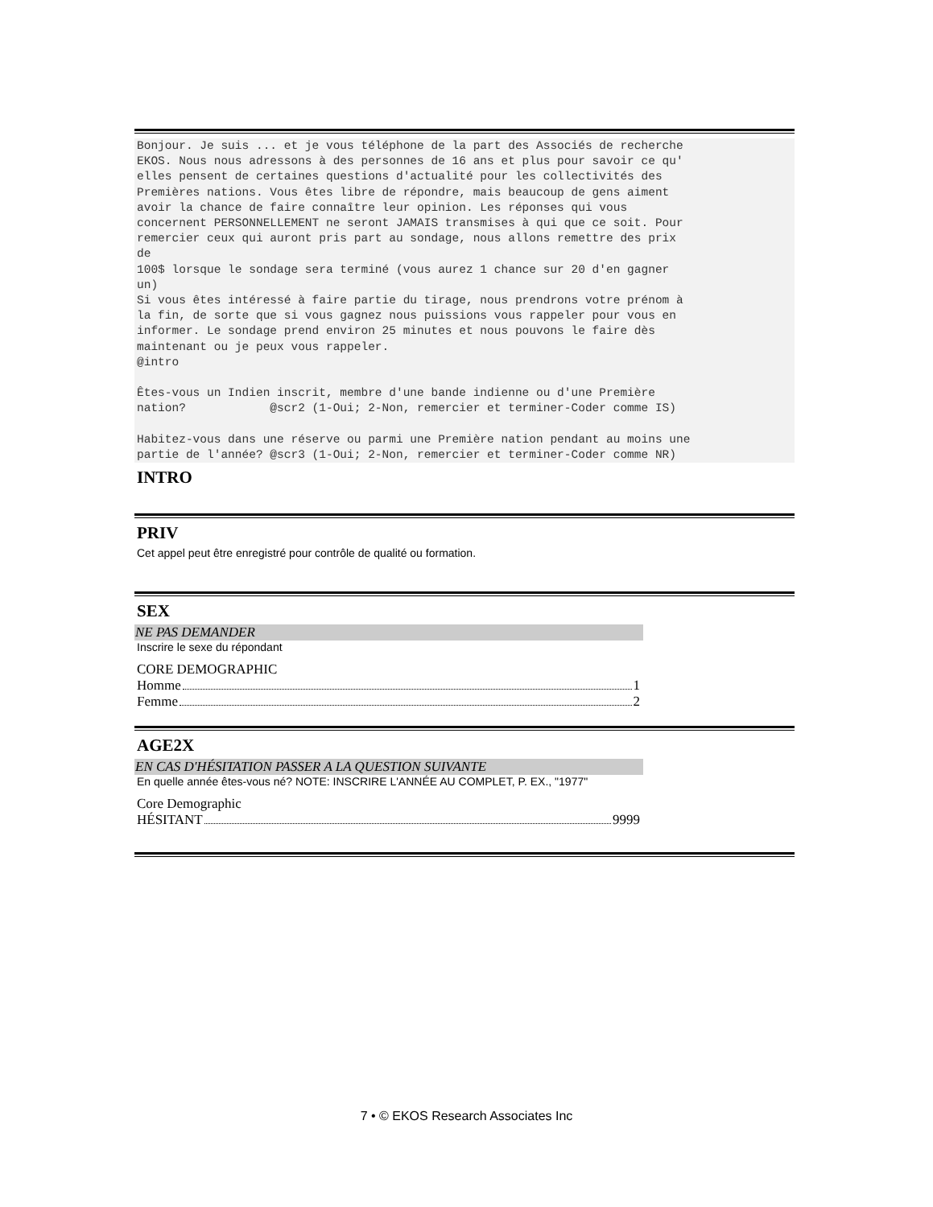Bonjour. Je suis ... et je vous téléphone de la part des Associés de recherche
EKOS. Nous nous adressons à des personnes de 16 ans et plus pour savoir ce qu'
elles pensent de certaines questions d'actualité pour les collectivités des
Premières nations. Vous êtes libre de répondre, mais beaucoup de gens aiment
avoir la chance de faire connaître leur opinion. Les réponses qui vous
concernent PERSONNELLEMENT ne seront JAMAIS transmises à qui que ce soit. Pour
remercier ceux qui auront pris part au sondage, nous allons remettre des prix
de
100$ lorsque le sondage sera terminé (vous aurez 1 chance sur 20 d'en gagner
un)
Si vous êtes intéressé à faire partie du tirage, nous prendrons votre prénom à
la fin, de sorte que si vous gagnez nous puissions vous rappeler pour vous en
informer. Le sondage prend environ 25 minutes et nous pouvons le faire dès
maintenant ou je peux vous rappeler.
@intro

Êtes-vous un Indien inscrit, membre d'une bande indienne ou d'une Première
nation?            @scr2 (1-Oui; 2-Non, remercier et terminer-Coder comme IS)

Habitez-vous dans une réserve ou parmi une Première nation pendant au moins une
partie de l'année? @scr3 (1-Oui; 2-Non, remercier et terminer-Coder comme NR)
INTRO
PRIV
Cet appel peut être enregistré pour contrôle de qualité ou formation.
SEX
NE PAS DEMANDER
Inscrire le sexe du répondant
CORE DEMOGRAPHIC
Homme 1
Femme 2
AGE2X
EN CAS D'HÉSITATION PASSER A LA QUESTION SUIVANTE
En quelle année êtes-vous né? NOTE: INSCRIRE L'ANNÉE AU COMPLET, P. EX., "1977"
Core Demographic
HÉSITANT 9999
7 • © EKOS Research Associates Inc